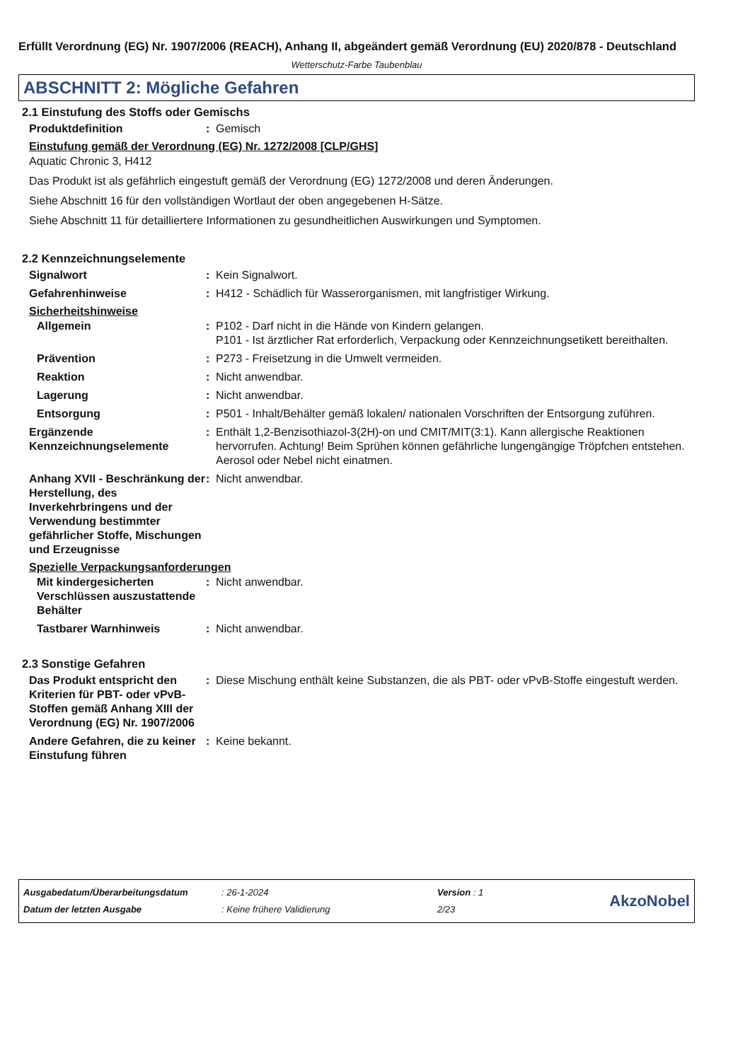Erfüllt Verordnung (EG) Nr. 1907/2006 (REACH), Anhang II, abgeändert gemäß Verordnung (EU) 2020/878 - Deutschland
Wetterschutz-Farbe Taubenblau
ABSCHNITT 2: Mögliche Gefahren
2.1 Einstufung des Stoffs oder Gemischs
Produktdefinition : Gemisch
Einstufung gemäß der Verordnung (EG) Nr. 1272/2008 [CLP/GHS]
Aquatic Chronic 3, H412
Das Produkt ist als gefährlich eingestuft gemäß der Verordnung (EG) 1272/2008 und deren Änderungen.
Siehe Abschnitt 16 für den vollständigen Wortlaut der oben angegebenen H-Sätze.
Siehe Abschnitt 11 für detailliertere Informationen zu gesundheitlichen Auswirkungen und Symptomen.
2.2 Kennzeichnungselemente
Signalwort : Kein Signalwort.
Gefahrenhinweise : H412 - Schädlich für Wasserorganismen, mit langfristiger Wirkung.
Sicherheitshinweise
Allgemein : P102 - Darf nicht in die Hände von Kindern gelangen.
P101 - Ist ärztlicher Rat erforderlich, Verpackung oder Kennzeichnungsetikett bereithalten.
Prävention : P273 - Freisetzung in die Umwelt vermeiden.
Reaktion : Nicht anwendbar.
Lagerung : Nicht anwendbar.
Entsorgung : P501 - Inhalt/Behälter gemäß lokalen/ nationalen Vorschriften der Entsorgung zuführen.
Ergänzende Kennzeichnungselemente
: Enthält 1,2-Benzisothiazol-3(2H)-on und CMIT/MIT(3:1). Kann allergische Reaktionen hervorrufen. Achtung! Beim Sprühen können gefährliche lungengängige Tröpfchen entstehen. Aerosol oder Nebel nicht einatmen.
Anhang XVII - Beschränkung der Herstellung, des Inverkehrbringens und der Verwendung bestimmter gefährlicher Stoffe, Mischungen und Erzeugnisse
: Nicht anwendbar.
Spezielle Verpackungsanforderungen
Mit kindergesicherten Verschlüssen auszustattende Behälter
: Nicht anwendbar.
Tastbarer Warnhinweis : Nicht anwendbar.
2.3 Sonstige Gefahren
Das Produkt entspricht den Kriterien für PBT- oder vPvB-Stoffen gemäß Anhang XIII der Verordnung (EG) Nr. 1907/2006
: Diese Mischung enthält keine Substanzen, die als PBT- oder vPvB-Stoffe eingestuft werden.
Andere Gefahren, die zu keiner Einstufung führen
: Keine bekannt.
Ausgabedatum/Überarbeitungsdatum
Datum der letzten Ausgabe
: 26-1-2024
: Keine frühere Validierung
Version : 1
2/23
AkzoNobel